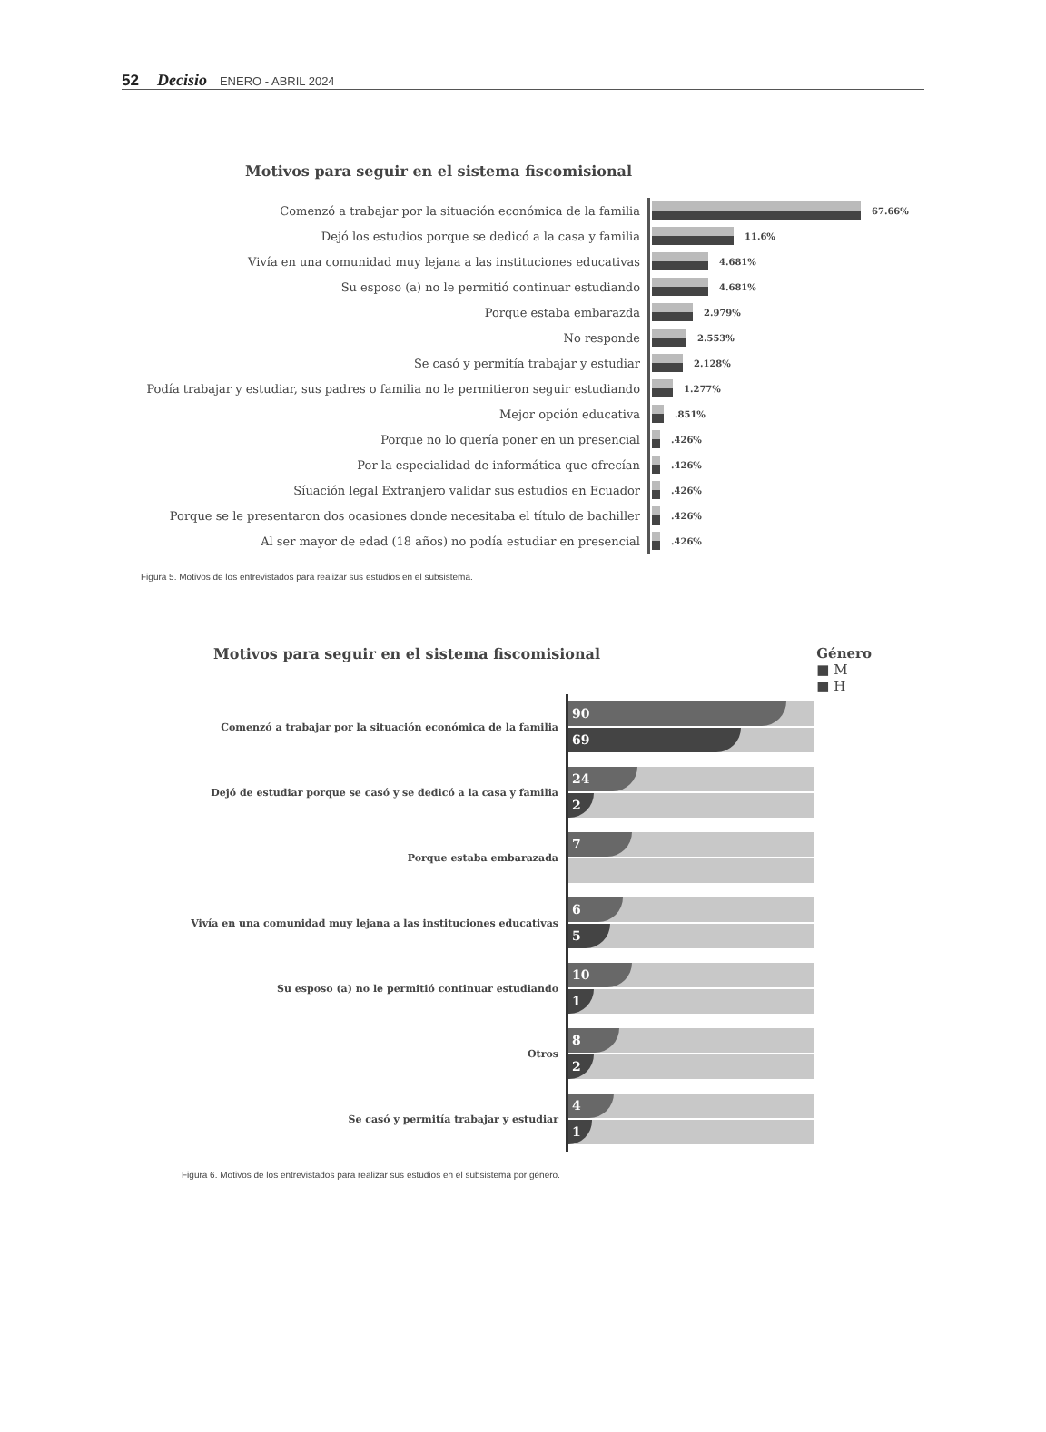52 Decisio ENERO - ABRIL 2024
Motivos para seguir en el sistema fiscomisional
Comenzó a trabajar por la situación económica de la familia
67.66%
Dejó los estudios porque se dedicó a la casa y familia
11.6%
Vivía en una comunidad muy lejana a las instituciones educativas
4.681%
Su esposo (a) no le permitió continuar estudiando
4.681%
Porque estaba embarazda
2.979%
No responde
2.553%
Se casó y permitía trabajar y estudiar
2.128%
Podía trabajar y estudiar, sus padres o familia no le permitieron seguir estudiando
1.277%
Mejor opción educativa
.851%
Porque no lo quería poner en un presencial
.426%
Por la especialidad de informática que ofrecían
.426%
Síuación legal Extranjero validar sus estudios en Ecuador
.426%
Porque se le presentaron dos ocasiones donde necesitaba el título de bachiller
.426%
Al ser mayor de edad (18 años) no podía estudiar en presencial
.426%
Figura 5. Motivos de los entrevistados para realizar sus estudios en el subsistema.
Motivos para seguir en el sistema fiscomisional
Género
■ M
■ H
Comenzó a trabajar por la situación económica de la familia
90
69
Dejó de estudiar porque se casó y se dedicó a la casa y familia
24
2
Porque estaba embarazada
7
Vivía en una comunidad muy lejana a las instituciones educativas
6
5
Su esposo (a) no le permitió continuar estudiando
10
1
Otros
8
2
Se casó y permitía trabajar y estudiar
4
1
Figura 6. Motivos de los entrevistados para realizar sus estudios en el subsistema por género.